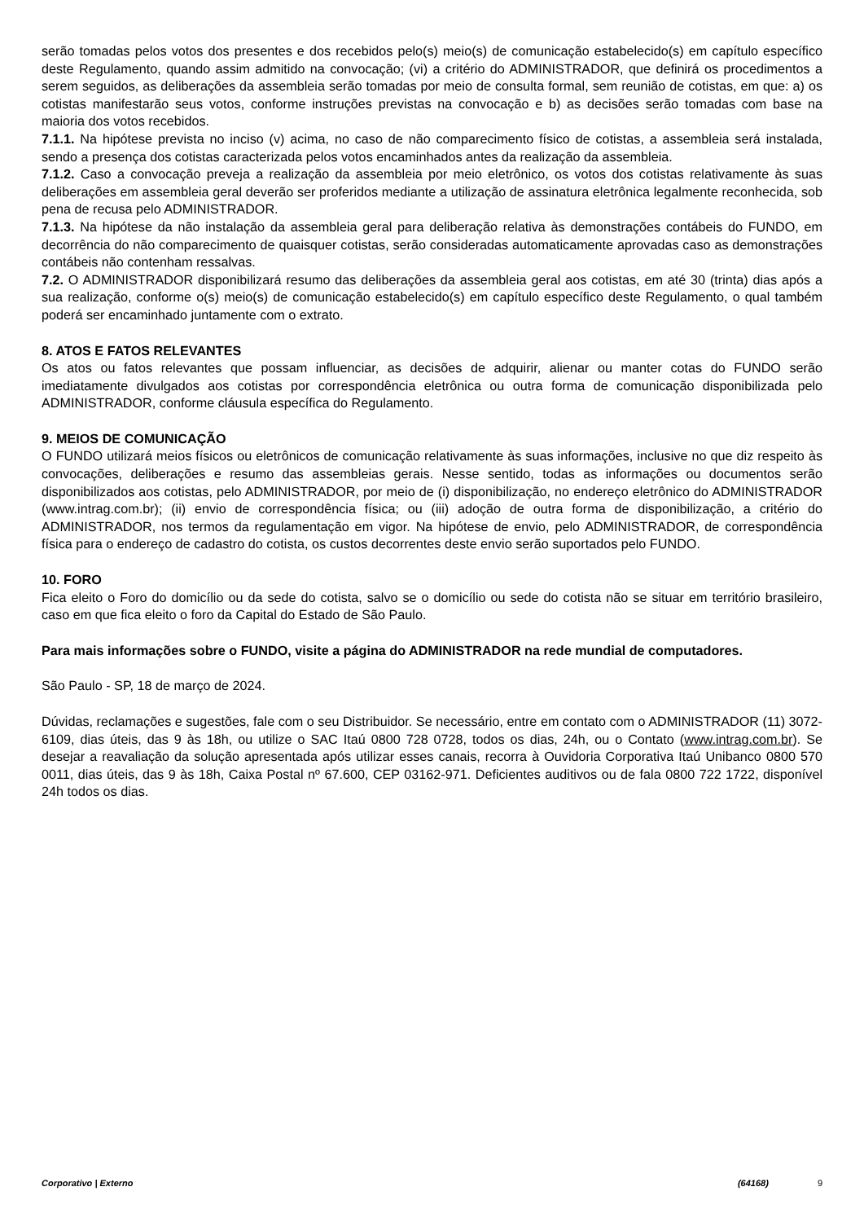serão tomadas pelos votos dos presentes e dos recebidos pelo(s) meio(s) de comunicação estabelecido(s) em capítulo específico deste Regulamento, quando assim admitido na convocação; (vi) a critério do ADMINISTRADOR, que definirá os procedimentos a serem seguidos, as deliberações da assembleia serão tomadas por meio de consulta formal, sem reunião de cotistas, em que: a) os cotistas manifestarão seus votos, conforme instruções previstas na convocação e b) as decisões serão tomadas com base na maioria dos votos recebidos.
7.1.1. Na hipótese prevista no inciso (v) acima, no caso de não comparecimento físico de cotistas, a assembleia será instalada, sendo a presença dos cotistas caracterizada pelos votos encaminhados antes da realização da assembleia.
7.1.2. Caso a convocação preveja a realização da assembleia por meio eletrônico, os votos dos cotistas relativamente às suas deliberações em assembleia geral deverão ser proferidos mediante a utilização de assinatura eletrônica legalmente reconhecida, sob pena de recusa pelo ADMINISTRADOR.
7.1.3. Na hipótese da não instalação da assembleia geral para deliberação relativa às demonstrações contábeis do FUNDO, em decorrência do não comparecimento de quaisquer cotistas, serão consideradas automaticamente aprovadas caso as demonstrações contábeis não contenham ressalvas.
7.2. O ADMINISTRADOR disponibilizará resumo das deliberações da assembleia geral aos cotistas, em até 30 (trinta) dias após a sua realização, conforme o(s) meio(s) de comunicação estabelecido(s) em capítulo específico deste Regulamento, o qual também poderá ser encaminhado juntamente com o extrato.
8. ATOS E FATOS RELEVANTES
Os atos ou fatos relevantes que possam influenciar, as decisões de adquirir, alienar ou manter cotas do FUNDO serão imediatamente divulgados aos cotistas por correspondência eletrônica ou outra forma de comunicação disponibilizada pelo ADMINISTRADOR, conforme cláusula específica do Regulamento.
9. MEIOS DE COMUNICAÇÃO
O FUNDO utilizará meios físicos ou eletrônicos de comunicação relativamente às suas informações, inclusive no que diz respeito às convocações, deliberações e resumo das assembleias gerais. Nesse sentido, todas as informações ou documentos serão disponibilizados aos cotistas, pelo ADMINISTRADOR, por meio de (i) disponibilização, no endereço eletrônico do ADMINISTRADOR (www.intrag.com.br); (ii) envio de correspondência física; ou (iii) adoção de outra forma de disponibilização, a critério do ADMINISTRADOR, nos termos da regulamentação em vigor. Na hipótese de envio, pelo ADMINISTRADOR, de correspondência física para o endereço de cadastro do cotista, os custos decorrentes deste envio serão suportados pelo FUNDO.
10. FORO
Fica eleito o Foro do domicílio ou da sede do cotista, salvo se o domicílio ou sede do cotista não se situar em território brasileiro, caso em que fica eleito o foro da Capital do Estado de São Paulo.
Para mais informações sobre o FUNDO, visite a página do ADMINISTRADOR na rede mundial de computadores.
São Paulo - SP, 18 de março de 2024.
Dúvidas, reclamações e sugestões, fale com o seu Distribuidor. Se necessário, entre em contato com o ADMINISTRADOR (11) 3072-6109, dias úteis, das 9 às 18h, ou utilize o SAC Itaú 0800 728 0728, todos os dias, 24h, ou o Contato (www.intrag.com.br). Se desejar a reavaliação da solução apresentada após utilizar esses canais, recorra à Ouvidoria Corporativa Itaú Unibanco 0800 570 0011, dias úteis, das 9 às 18h, Caixa Postal nº 67.600, CEP 03162-971. Deficientes auditivos ou de fala 0800 722 1722, disponível 24h todos os dias.
Corporativo | Externo (64168) 9